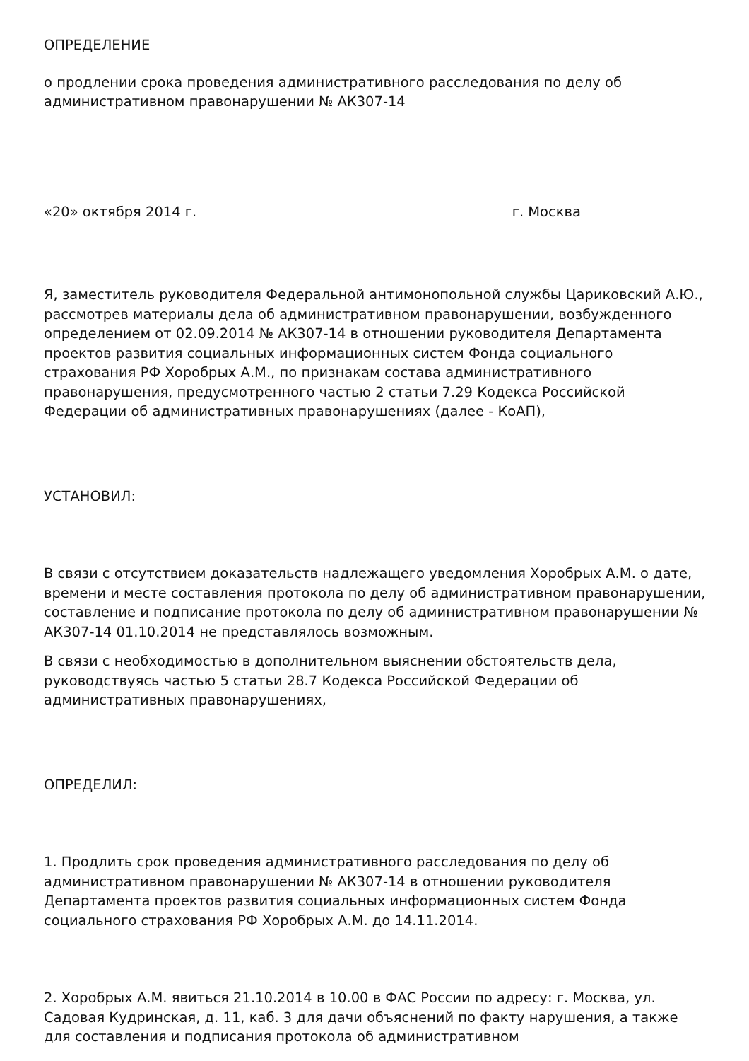ОПРЕДЕЛЕНИЕ
о продлении срока проведения административного расследования по делу об административном правонарушении № АК307-14
«20» октября 2014 г. г. Москва
Я, заместитель руководителя Федеральной антимонопольной службы Цариковский А.Ю., рассмотрев материалы дела об административном правонарушении, возбужденного определением от 02.09.2014 № АК307-14 в отношении руководителя Департамента проектов развития социальных информационных систем Фонда социального страхования РФ Хоробрых А.М., по признакам состава административного правонарушения, предусмотренного частью 2 статьи 7.29 Кодекса Российской Федерации об административных правонарушениях (далее - КоАП),
УСТАНОВИЛ:
В связи с отсутствием доказательств надлежащего уведомления Хоробрых А.М. о дате, времени и месте составления протокола по делу об административном правонарушении, составление и подписание протокола по делу об административном правонарушении № АК307-14 01.10.2014 не представлялось возможным.
В связи с необходимостью в дополнительном выяснении обстоятельств дела, руководствуясь частью 5 статьи 28.7 Кодекса Российской Федерации об административных правонарушениях,
ОПРЕДЕЛИЛ:
1. Продлить срок проведения административного расследования по делу об административном правонарушении № АК307-14 в отношении руководителя Департамента проектов развития социальных информационных систем Фонда социального страхования РФ Хоробрых А.М. до 14.11.2014.
2. Хоробрых А.М. явиться 21.10.2014 в 10.00 в ФАС России по адресу: г. Москва, ул. Садовая Кудринская, д. 11, каб. 3 для дачи объяснений по факту нарушения, а также для составления и подписания протокола об административном